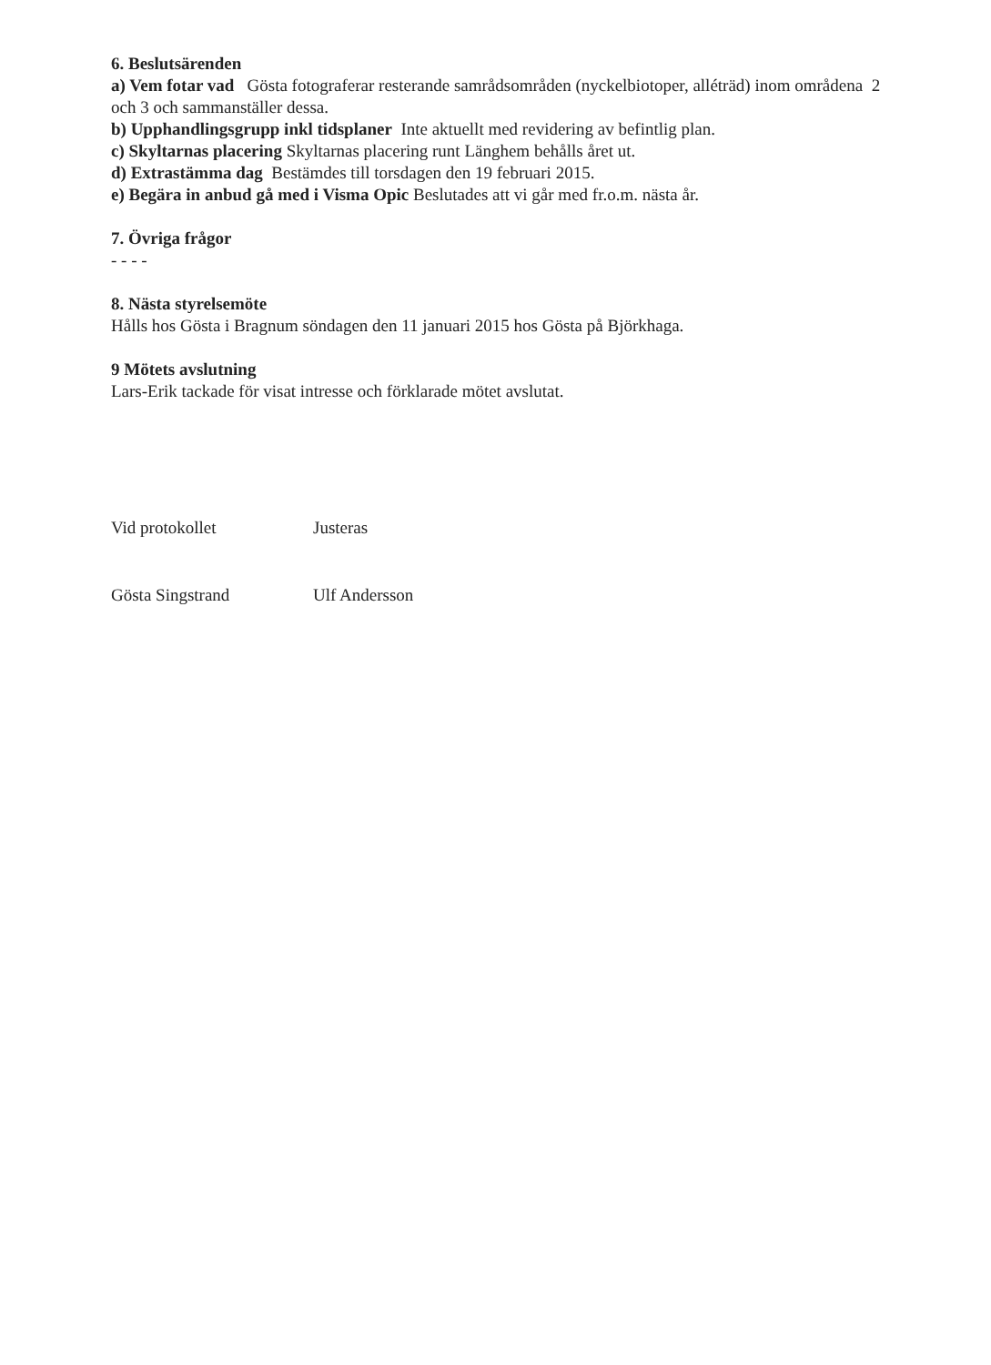6. Beslutsärenden
a) Vem fotar vad Gösta fotograferar resterande samrådsområden (nyckelbiotoper, alléträd) inom områdena 2 och 3 och sammanställer dessa.
b) Upphandlingsgrupp inkl tidsplaner Inte aktuellt med revidering av befintlig plan.
c) Skyltarnas placering Skyltarnas placering runt Länghem behålls året ut.
d) Extrastämma dag Bestämdes till torsdagen den 19 februari 2015.
e) Begära in anbud gå med i Visma Opic Beslutades att vi går med fr.o.m. nästa år.
7. Övriga frågor
- - - -
8. Nästa styrelsemöte
Hålls hos Gösta i Bragnum söndagen den 11 januari 2015 hos Gösta på Björkhaga.
9 Mötets avslutning
Lars-Erik tackade för visat intresse och förklarade mötet avslutat.
Vid protokollet
Gösta Singstrand
Justeras
Ulf Andersson